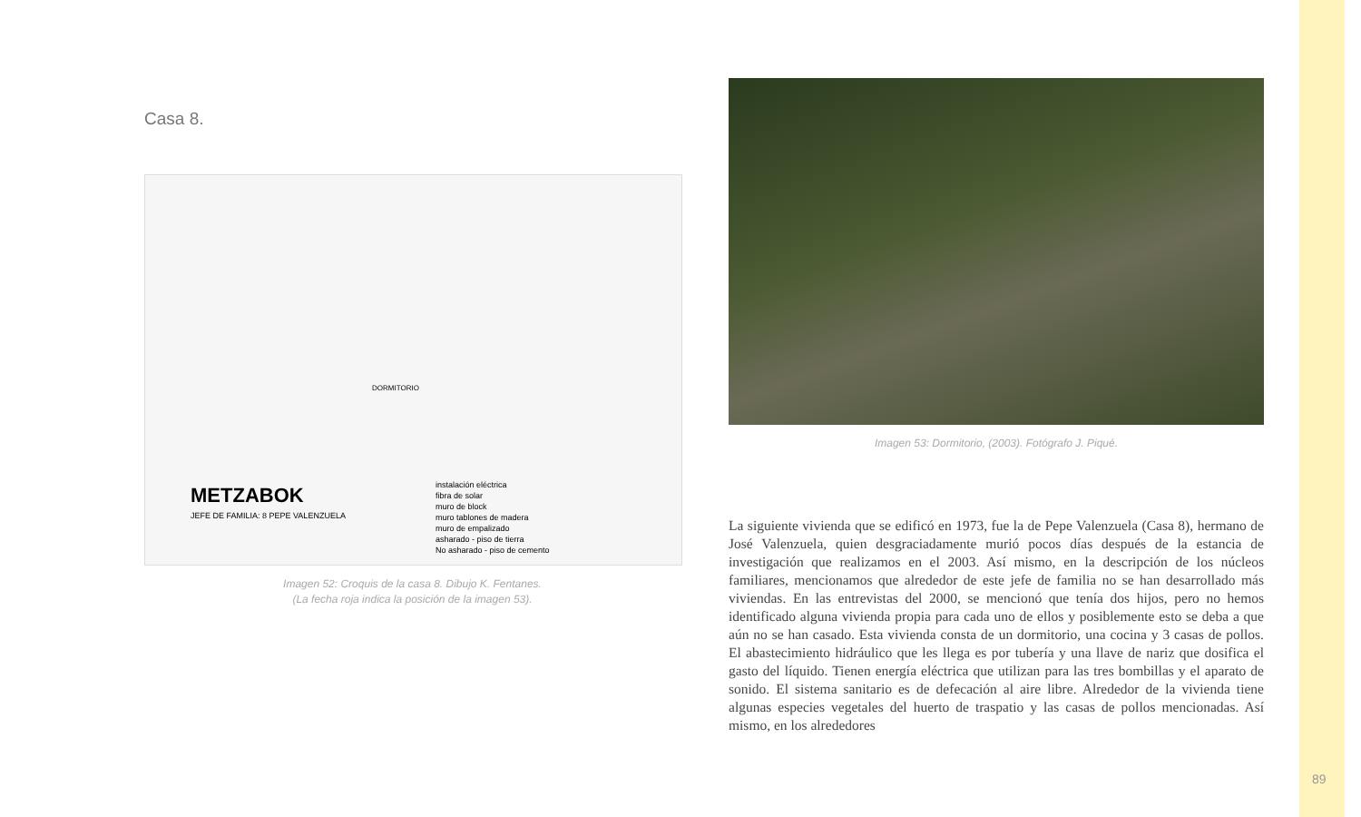Casa 8.
METZABOK
JEFE DE FAMILIA: 8 PEPE VALENZUELA
instalación eléctrica
fibra de solar
muro de block
muro tablones de madera
muro de empalizado
asharado - piso de tierra
No asharado - piso de cemento
DORMITORIO
Imagen 52: Croquis de la casa 8. Dibujo K. Fentanes.
(La fecha roja indica la posición de la imagen 53).
Imagen 53: Dormitorio, (2003). Fotógrafo J. Piqué.
La siguiente vivienda que se edificó en 1973, fue la de Pepe Valenzuela (Casa 8), hermano de José Valenzuela, quien desgraciadamente murió pocos días después de la estancia de investigación que realizamos en el 2003. Así mismo, en la descripción de los núcleos familiares, mencionamos que alrededor de este jefe de familia no se han desarrollado más viviendas. En las entrevistas del 2000, se mencionó que tenía dos hijos, pero no hemos identificado alguna vivienda propia para cada uno de ellos y posiblemente esto se deba a que aún no se han casado. Esta vivienda consta de un dormitorio, una cocina y 3 casas de pollos. El abastecimiento hidráulico que les llega es por tubería y una llave de nariz que dosifica el gasto del líquido. Tienen energía eléctrica que utilizan para las tres bombillas y el aparato de sonido. El sistema sanitario es de defecación al aire libre. Alrededor de la vivienda tiene algunas especies vegetales del huerto de traspatio y las casas de pollos mencionadas. Así mismo, en los alrededores
89